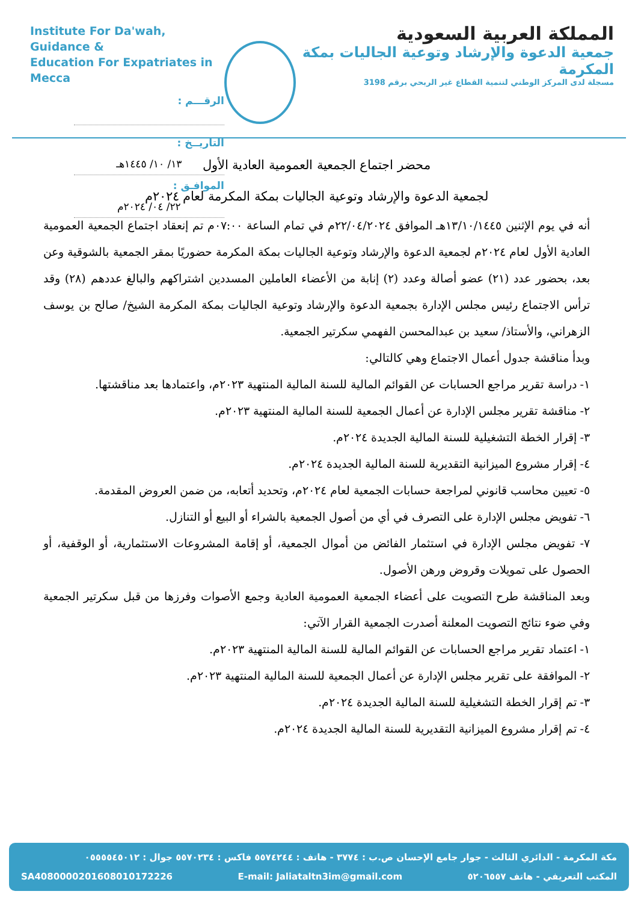Institute For Da'wah, Guidance &
Education For Expatriates in Mecca
الرقـــم :
التاريــخ : ١٣/ ١٠/ ١٤٤٥هـ
الموافـق : ٢٢/ ٠٤/ ٢٠٢٤م
المملكة العربية السعودية
جمعية الدعوة والإرشاد وتوعية الجاليات بمكة المكرمة
مسجلة لدى المركز الوطني لتنمية القطاع غير الربحي برقم 3198
محضر اجتماع الجمعية العمومية العادية الأول
لجمعية الدعوة والإرشاد وتوعية الجاليات بمكة المكرمة لعام ٢٠٢٤م
أنه في يوم الإثنين ١٣/١٠/١٤٤٥هـ الموافق ٢٢/٠٤/٢٠٢٤م في تمام الساعة ٠٧:٠٠م تم إنعقاد اجتماع الجمعية العمومية العادية الأول لعام ٢٠٢٤م لجمعية الدعوة والإرشاد وتوعية الجاليات بمكة المكرمة حضوريًا بمقر الجمعية بالشوقية وعن بعد، بحضور عدد (٢١) عضو أصالة وعدد (٢) إنابة من الأعضاء العاملين المسددين اشتراكهم والبالغ عددهم (٢٨) وقد ترأس الاجتماع رئيس مجلس الإدارة بجمعية الدعوة والإرشاد وتوعية الجاليات بمكة المكرمة الشيخ/ صالح بن يوسف الزهراني، والأستاذ/ سعيد بن عبدالمحسن الفهمي سكرتير الجمعية.
وبدأ مناقشة جدول أعمال الاجتماع وهي كالتالي:
١- دراسة تقرير مراجع الحسابات عن القوائم المالية للسنة المالية المنتهية ٢٠٢٣م، واعتمادها بعد مناقشتها.
٢- مناقشة تقرير مجلس الإدارة عن أعمال الجمعية للسنة المالية المنتهية ٢٠٢٣م.
٣- إقرار الخطة التشغيلية للسنة المالية الجديدة ٢٠٢٤م.
٤- إقرار مشروع الميزانية التقديرية للسنة المالية الجديدة ٢٠٢٤م.
٥- تعيين محاسب قانوني لمراجعة حسابات الجمعية لعام ٢٠٢٤م، وتحديد أتعابه، من ضمن العروض المقدمة.
٦- تفويض مجلس الإدارة على التصرف في أي من أصول الجمعية بالشراء أو البيع أو التنازل.
٧- تفويض مجلس الإدارة في استثمار الفائض من أموال الجمعية، أو إقامة المشروعات الاستثمارية، أو الوقفية، أو الحصول على تمويلات وقروض ورهن الأصول.
وبعد المناقشة طرح التصويت على أعضاء الجمعية العمومية العادية وجمع الأصوات وفرزها من قبل سكرتير الجمعية وفي ضوء نتائج التصويت المعلنة أصدرت الجمعية القرار الآتي:
١- اعتماد تقرير مراجع الحسابات عن القوائم المالية للسنة المالية المنتهية ٢٠٢٣م.
٢- الموافقة على تقرير مجلس الإدارة عن أعمال الجمعية للسنة المالية المنتهية ٢٠٢٣م.
٣- تم إقرار الخطة التشغيلية للسنة المالية الجديدة ٢٠٢٤م.
٤- تم إقرار مشروع الميزانية التقديرية للسنة المالية الجديدة ٢٠٢٤م.
مكة المكرمة - الدائري الثالث - جوار جامع الإحسان ص.ب : ٣٧٧٤ - هاتف : ٥٥٧٤٢٤٤ فاكس : ٥٥٧٠٢٣٤ جوال : ٠٥٥٥٥٤٥٠١٢
المكتب التعريفي - هاتف ٥٢٠٦٥٥٧ E-mail: Jaliataltn3im@gmail.com SA4080000201608010172226